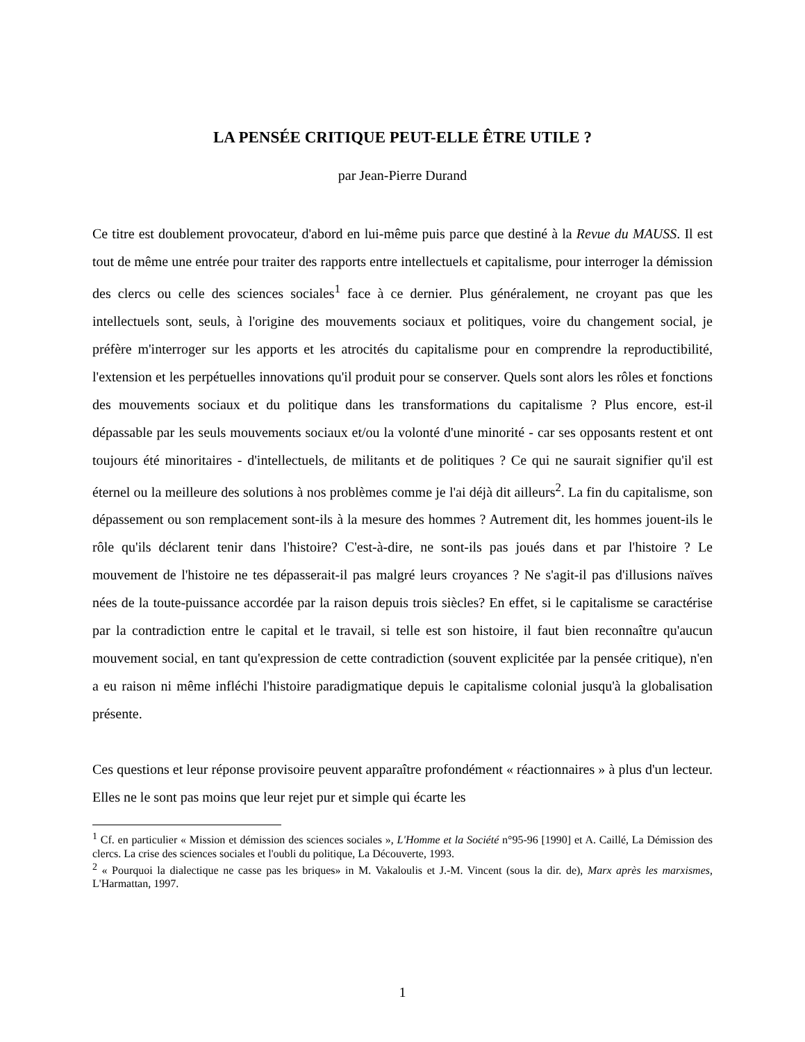LA PENSÉE CRITIQUE PEUT-ELLE ÊTRE UTILE ?
par Jean-Pierre Durand
Ce titre est doublement provocateur, d'abord en lui-même puis parce que destiné à la Revue du MAUSS. Il est tout de même une entrée pour traiter des rapports entre intellectuels et capitalisme, pour interroger la démission des clercs ou celle des sciences sociales<sup>1</sup> face à ce dernier. Plus généralement, ne croyant pas que les intellectuels sont, seuls, à l'origine des mouvements sociaux et politiques, voire du changement social, je préfère m'interroger sur les apports et les atrocités du capitalisme pour en comprendre la reproductibilité, l'extension et les perpétuelles innovations qu'il produit pour se conserver. Quels sont alors les rôles et fonctions des mouvements sociaux et du politique dans les transformations du capitalisme ? Plus encore, est-il dépassable par les seuls mouvements sociaux et/ou la volonté d'une minorité - car ses opposants restent et ont toujours été minoritaires - d'intellectuels, de militants et de politiques ? Ce qui ne saurait signifier qu'il est éternel ou la meilleure des solutions à nos problèmes comme je l'ai déjà dit ailleurs<sup>2</sup>. La fin du capitalisme, son dépassement ou son remplacement sont-ils à la mesure des hommes ? Autrement dit, les hommes jouent-ils le rôle qu'ils déclarent tenir dans l'histoire? C'est-à-dire, ne sont-ils pas joués dans et par l'histoire ? Le mouvement de l'histoire ne tes dépasserait-il pas malgré leurs croyances ? Ne s'agit-il pas d'illusions naïves nées de la toute-puissance accordée par la raison depuis trois siècles? En effet, si le capitalisme se caractérise par la contradiction entre le capital et le travail, si telle est son histoire, il faut bien reconnaître qu'aucun mouvement social, en tant qu'expression de cette contradiction (souvent explicitée par la pensée critique), n'en a eu raison ni même infléchi l'histoire paradigmatique depuis le capitalisme colonial jusqu'à la globalisation présente.
Ces questions et leur réponse provisoire peuvent apparaître profondément « réactionnaires » à plus d'un lecteur. Elles ne le sont pas moins que leur rejet pur et simple qui écarte les
<sup>1</sup> Cf. en particulier « Mission et démission des sciences sociales », L'Homme et la Société n°95-96 [1990] et A. Caillé, La Démission des clercs. La crise des sciences sociales et l'oubli du politique, La Découverte, 1993.
<sup>2</sup> « Pourquoi la dialectique ne casse pas les briques» in M. Vakaloulis et J.-M. Vincent (sous la dir. de), Marx après les marxismes, L'Harmattan, 1997.
1